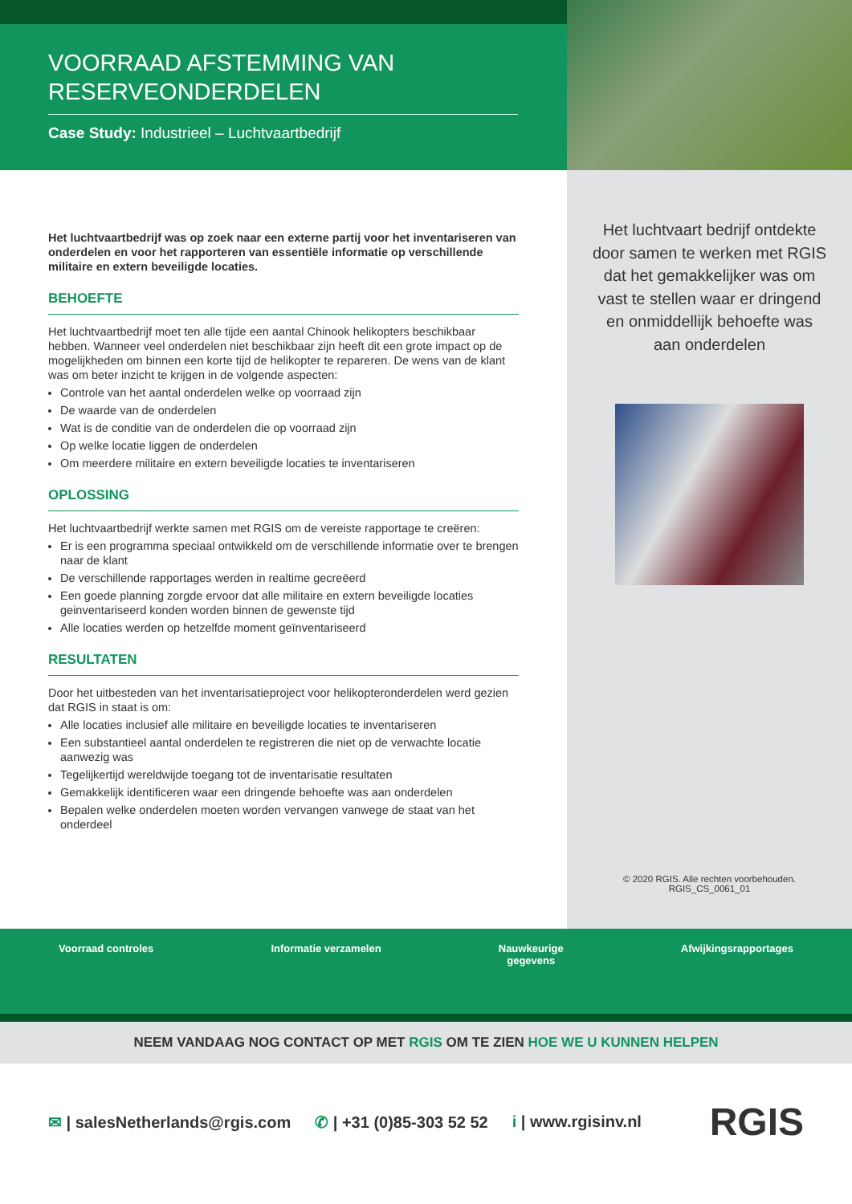VOORRAAD AFSTEMMING VAN RESERVEONDERDELEN
Case Study: Industrieel – Luchtvaartbedrijf
Het luchtvaartbedrijf was op zoek naar een externe partij voor het inventariseren van onderdelen en voor het rapporteren van essentiële informatie op verschillende militaire en extern beveiligde locaties.
BEHOEFTE
Het luchtvaartbedrijf moet ten alle tijde een aantal Chinook helikopters beschikbaar hebben. Wanneer veel onderdelen niet beschikbaar zijn heeft dit een grote impact op de mogelijkheden om binnen een korte tijd de helikopter te repareren. De wens van de klant was om beter inzicht te krijgen in de volgende aspecten:
Controle van het aantal onderdelen welke op voorraad zijn
De waarde van de onderdelen
Wat is de conditie van de onderdelen die op voorraad zijn
Op welke locatie liggen de onderdelen
Om meerdere militaire en extern beveiligde locaties te inventariseren
OPLOSSING
Het luchtvaartbedrijf werkte samen met RGIS om de vereiste rapportage te creëren:
Er is een programma speciaal ontwikkeld om de verschillende informatie over te brengen naar de klant
De verschillende rapportages werden in realtime gecreëerd
Een goede planning zorgde ervoor dat alle militaire en extern beveiligde locaties geinventariseerd konden worden binnen de gewenste tijd
Alle locaties werden op hetzelfde moment geïnventariseerd
RESULTATEN
Door het uitbesteden van het inventarisatieproject voor helikopteronderdelen werd gezien dat RGIS in staat is om:
Alle locaties inclusief alle militaire en beveiligde locaties te inventariseren
Een substantieel aantal onderdelen te registreren die niet op de verwachte locatie aanwezig was
Tegelijkertijd wereldwijde toegang tot de inventarisatie resultaten
Gemakkelijk identificeren waar een dringende behoefte was aan onderdelen
Bepalen welke onderdelen moeten worden vervangen vanwege de staat van het onderdeel
Het luchtvaart bedrijf ontdekte door samen te werken met RGIS dat het gemakkelijker was om vast te stellen waar er dringend en onmiddellijk behoefte was aan onderdelen
© 2020 RGIS. Alle rechten voorbehouden.
RGIS_CS_0061_01
Voorraad controles Informatie verzamelen Nauwkeurige
gegevens
Afwijkingsrapportages
NEEM VANDAAG NOG CONTACT OP MET RGIS OM TE ZIEN HOE WE U KUNNEN HELPEN
✉ | salesNetherlands@rgis.com ✆ | +31 (0)85-303 52 52 i | www.rgisinv.nl RGIS